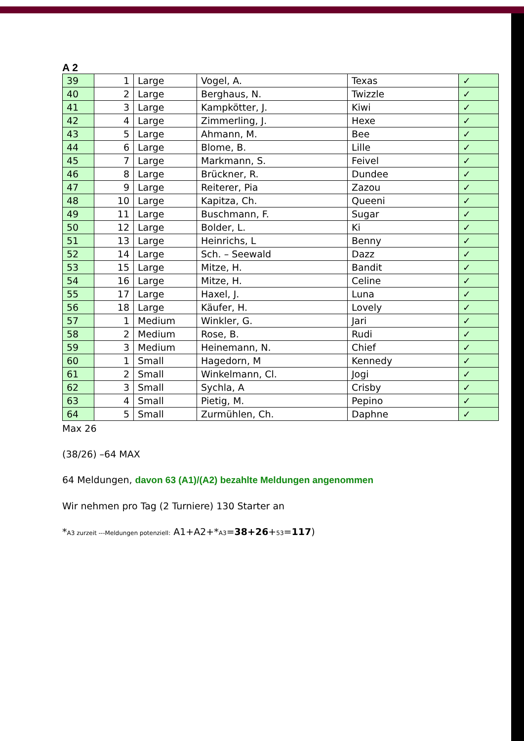A 2
| 39 | 1 | Large | Vogel, A. | Texas | ✓ |
| 40 | 2 | Large | Berghaus, N. | Twizzle | ✓ |
| 41 | 3 | Large | Kampkötter, J. | Kiwi | ✓ |
| 42 | 4 | Large | Zimmerling, J. | Hexe | ✓ |
| 43 | 5 | Large | Ahmann, M. | Bee | ✓ |
| 44 | 6 | Large | Blome, B. | Lille | ✓ |
| 45 | 7 | Large | Markmann, S. | Feivel | ✓ |
| 46 | 8 | Large | Brückner, R. | Dundee | ✓ |
| 47 | 9 | Large | Reiterer, Pia | Zazou | ✓ |
| 48 | 10 | Large | Kapitza, Ch. | Queeni | ✓ |
| 49 | 11 | Large | Buschmann, F. | Sugar | ✓ |
| 50 | 12 | Large | Bolder, L. | Ki | ✓ |
| 51 | 13 | Large | Heinrichs, L | Benny | ✓ |
| 52 | 14 | Large | Sch. – Seewald | Dazz | ✓ |
| 53 | 15 | Large | Mitze, H. | Bandit | ✓ |
| 54 | 16 | Large | Mitze, H. | Celine | ✓ |
| 55 | 17 | Large | Haxel, J. | Luna | ✓ |
| 56 | 18 | Large | Käufer, H. | Lovely | ✓ |
| 57 | 1 | Medium | Winkler, G. | Jari | ✓ |
| 58 | 2 | Medium | Rose, B. | Rudi | ✓ |
| 59 | 3 | Medium | Heinemann, N. | Chief | ✓ |
| 60 | 1 | Small | Hagedorn, M | Kennedy | ✓ |
| 61 | 2 | Small | Winkelmann, Cl. | Jogi | ✓ |
| 62 | 3 | Small | Sychla, A | Crisby | ✓ |
| 63 | 4 | Small | Pietig, M. | Pepino | ✓ |
| 64 | 5 | Small | Zurmühlen, Ch. | Daphne | ✓ |
Max 26
(38/26) –64 MAX
64 Meldungen, davon 63 (A1)/(A2) bezahlte Meldungen angenommen
Wir nehmen pro Tag (2 Turniere) 130 Starter an
*A3 zurzeit ---Meldungen potenziell: A1+A2+*A3=38+26+53=117)